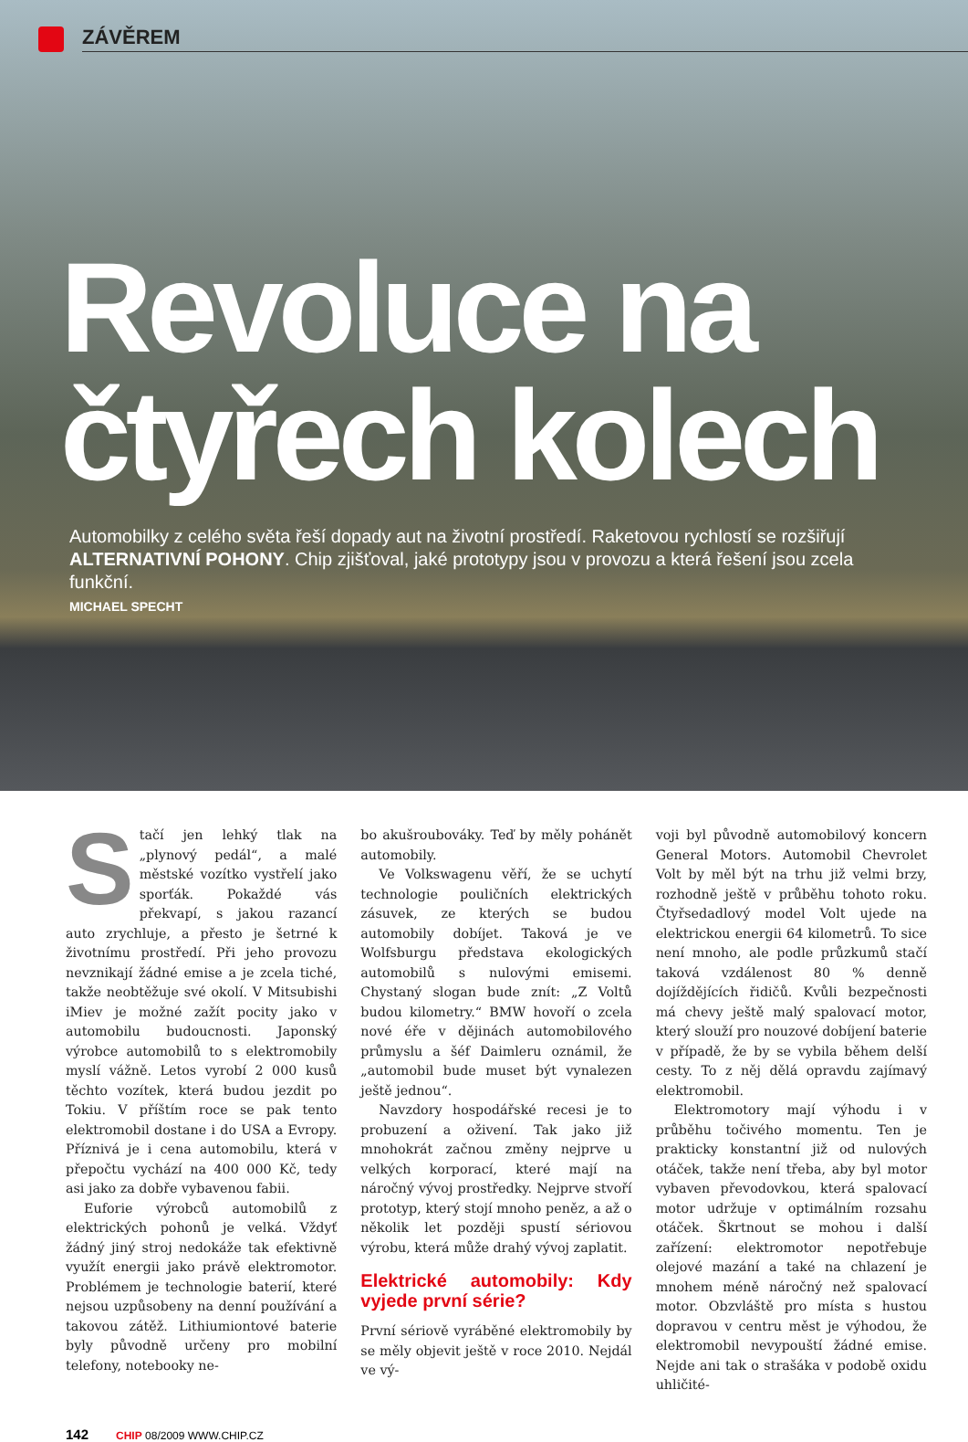ZÁVĚREM
Revoluce na
čtyřech kolech
Automobilky z celého světa řeší dopady aut na životní prostředí. Raketovou rychlostí se rozšiřují ALTERNATIVNÍ POHONY. Chip zjišťoval, jaké prototypy jsou v provozu a která řešení jsou zcela funkční.
MICHAEL SPECHT
Stačí jen lehký tlak na „plynový pedál“, a malé městské vozítko vystřelí jako sporťák. Pokaždé vás překvapí, s jakou razancí auto zrychluje, a přesto je šetrné k životnímu prostředí. Při jeho provozu nevznikají žádné emise a je zcela tiché, takže neobtěžuje své okolí. V Mitsubishi iMiev je možné zažít pocity jako v automobilu budoucnosti. Japonský výrobce automobilů to s elektromobily myslí vážně. Letos vyrobí 2 000 kusů těchto vozítek, která budou jezdit po Tokiu. V příštím roce se pak tento elektromobil dostane i do USA a Evropy. Příznivá je i cena automobilu, která v přepočtu vychází na 400 000 Kč, tedy asi jako za dobře vybavenou fabii.
Euforie výrobců automobilů z elektrických pohonů je velká. Vždyť žádný jiný stroj nedokáže tak efektivně využít energii jako právě elektromotor. Problémem je technologie baterií, které nejsou uzpůsobeny na denní používání a takovou zátěž. Lithiumiontové baterie byly původně určeny pro mobilní telefony, notebooky ne-
bo akušroubováky. Teď by měly pohánět automobily.
Ve Volkswagenu věří, že se uchytí technologie pouličních elektrických zásuvek, ze kterých se budou automobily dobíjet. Taková je ve Wolfsburgu představa ekologických automobilů s nulovými emisemi. Chystaný slogan bude znít: „Z Voltů budou kilometry.“ BMW hovoří o zcela nové éře v dějinách automobilového průmyslu a šéf Daimleru oznámil, že „automobil bude muset být vynalezen ještě jednou“.
Navzdory hospodářské recesi je to probuzení a oživení. Tak jako již mnohokrát začnou změny nejprve u velkých korporací, které mají na náročný vývoj prostředky. Nejprve stvoří prototyp, který stojí mnoho peněz, a až o několik let později spustí sériovou výrobu, která může drahý vývoj zaplatit.
Elektrické automobily: Kdy vyjede první série?
První sériově vyráběné elektromobily by se měly objevit ještě v roce 2010. Nejdál ve vý-
voji byl původně automobilový koncern General Motors. Automobil Chevrolet Volt by měl být na trhu již velmi brzy, rozhodně ještě v průběhu tohoto roku. Čtyřsedadlový model Volt ujede na elektrickou energii 64 kilometrů. To sice není mnoho, ale podle průzkumů stačí taková vzdálenost 80 % denně dojíždějících řidičů. Kvůli bezpečnosti má chevy ještě malý spalovací motor, který slouží pro nouzové dobíjení baterie v případě, že by se vybila během delší cesty. To z něj dělá opravdu zajímavý elektromobil.
Elektromotory mají výhodu i v průběhu točivého momentu. Ten je prakticky konstantní již od nulových otáček, takže není třeba, aby byl motor vybaven převodovkou, která spalovací motor udržuje v optimálním rozsahu otáček. Škrtnout se mohou i další zařízení: elektromotor nepotřebuje olejové mazání a také na chlazení je mnohem méně náročný než spalovací motor. Obzvláště pro místa s hustou dopravou v centru měst je výhodou, že elektromobil nevypouští žádné emise. Nejde ani tak o strašáka v podobě oxidu uhličité-
142 CHIP 08/2009 WWW.CHIP.CZ